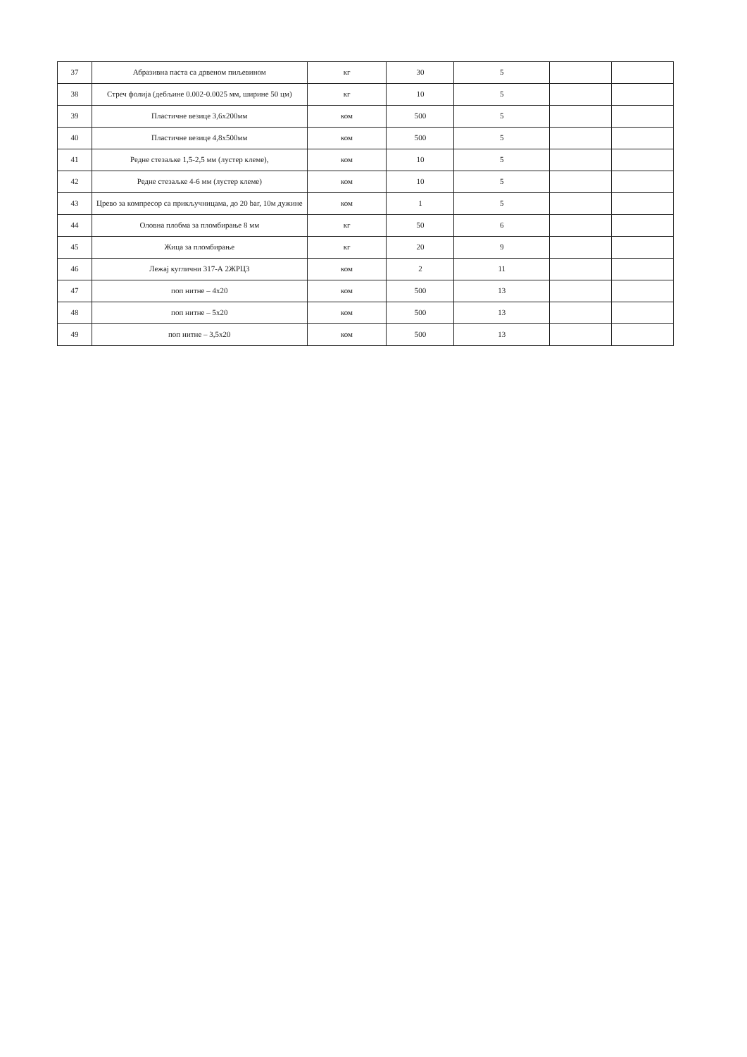| 37 | Абразивна паста са дрвеном пиљевином | кг | 30 | 5 | | |
| 38 | Стреч фолија (дебљине 0.002-0.0025 мм, ширине 50 цм) | кг | 10 | 5 | | |
| 39 | Пластичне везице 3,6x200мм | ком | 500 | 5 | | |
| 40 | Пластичне везице 4,8x500мм | ком | 500 | 5 | | |
| 41 | Редне стезаљке 1,5-2,5 мм (лустер клеме), | ком | 10 | 5 | | |
| 42 | Редне стезаљке 4-6 мм (лустер клеме) | ком | 10 | 5 | | |
| 43 | Црево за компресор са прикључницама, до 20 bar, 10м дужине | ком | 1 | 5 | | |
| 44 | Оловна плобма за пломбирање 8 мм | кг | 50 | 6 | | |
| 45 | Жица за пломбирање | кг | 20 | 9 | | |
| 46 | Лежај куглични 317-А 2ЖРЦ3 | ком | 2 | 11 | | |
| 47 | поп нитне – 4x20 | ком | 500 | 13 | | |
| 48 | поп нитне – 5x20 | ком | 500 | 13 | | |
| 49 | поп нитне – 3,5x20 | ком | 500 | 13 | | |